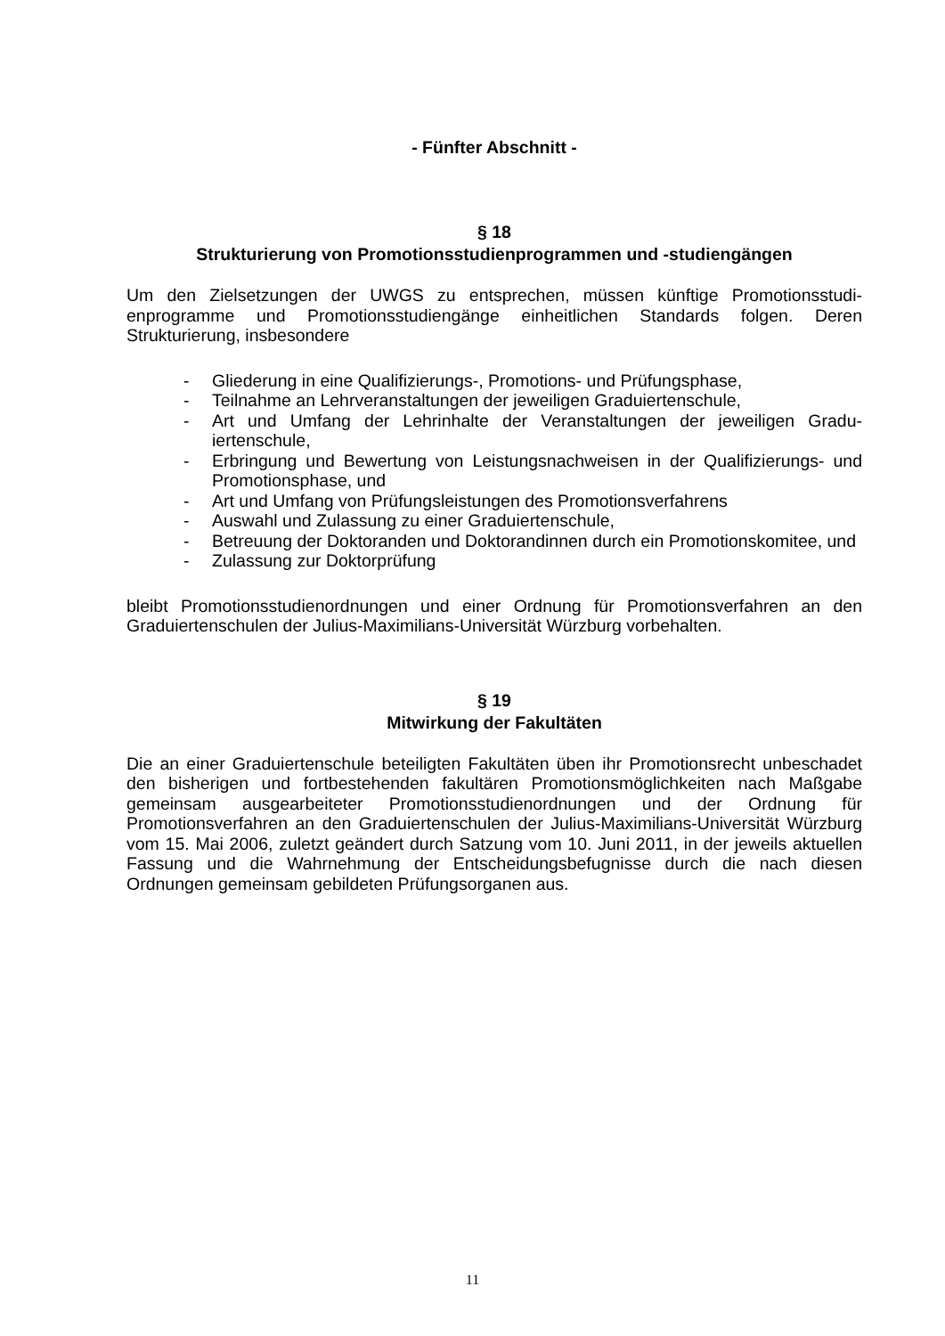- Fünfter Abschnitt -
§ 18
Strukturierung von Promotionsstudienprogrammen und -studiengängen
Um den Zielsetzungen der UWGS zu entsprechen, müssen künftige Promotionsstudi­enprogramme und Promotionsstudiengänge einheitlichen Standards folgen. Deren Strukturierung, insbesondere
- Gliederung in eine Qualifizierungs-, Promotions- und Prüfungsphase,
- Teilnahme an Lehrveranstaltungen der jeweiligen Graduiertenschule,
- Art und Umfang der Lehrinhalte der Veranstaltungen der jeweiligen Gradu­iertenschule,
- Erbringung und Bewertung von Leistungsnachweisen in der Qualifizierungs- und Promotionsphase, und
- Art und Umfang von Prüfungsleistungen des Promotionsverfahrens
- Auswahl und Zulassung zu einer Graduiertenschule,
- Betreuung der Doktoranden und Doktorandinnen durch ein Promotionskomi­tee, und
- Zulassung zur Doktorprüfung
bleibt Promotionsstudienordnungen und einer Ordnung für Promotionsverfahren an den Graduiertenschulen der Julius-Maximilians-Universität Würzburg vorbehalten.
§ 19
Mitwirkung der Fakultäten
Die an einer Graduiertenschule beteiligten Fakultäten üben ihr Promotionsrecht unbe­schadet den bisherigen und fortbestehenden fakultären Promotionsmöglichkeiten nach Maßgabe gemeinsam ausgearbeiteter Promotionsstudienordnungen und der Ordnung für Promotionsverfahren an den Graduiertenschulen der Julius-Maximilians-Universität Würzburg vom 15. Mai 2006, zuletzt geändert durch Satzung vom 10. Juni 2011, in der jeweils aktuellen Fassung und die Wahrnehmung der Entscheidungsbe­fugnisse durch die nach diesen Ordnungen gemeinsam gebildeten Prüfungsorganen aus.
11